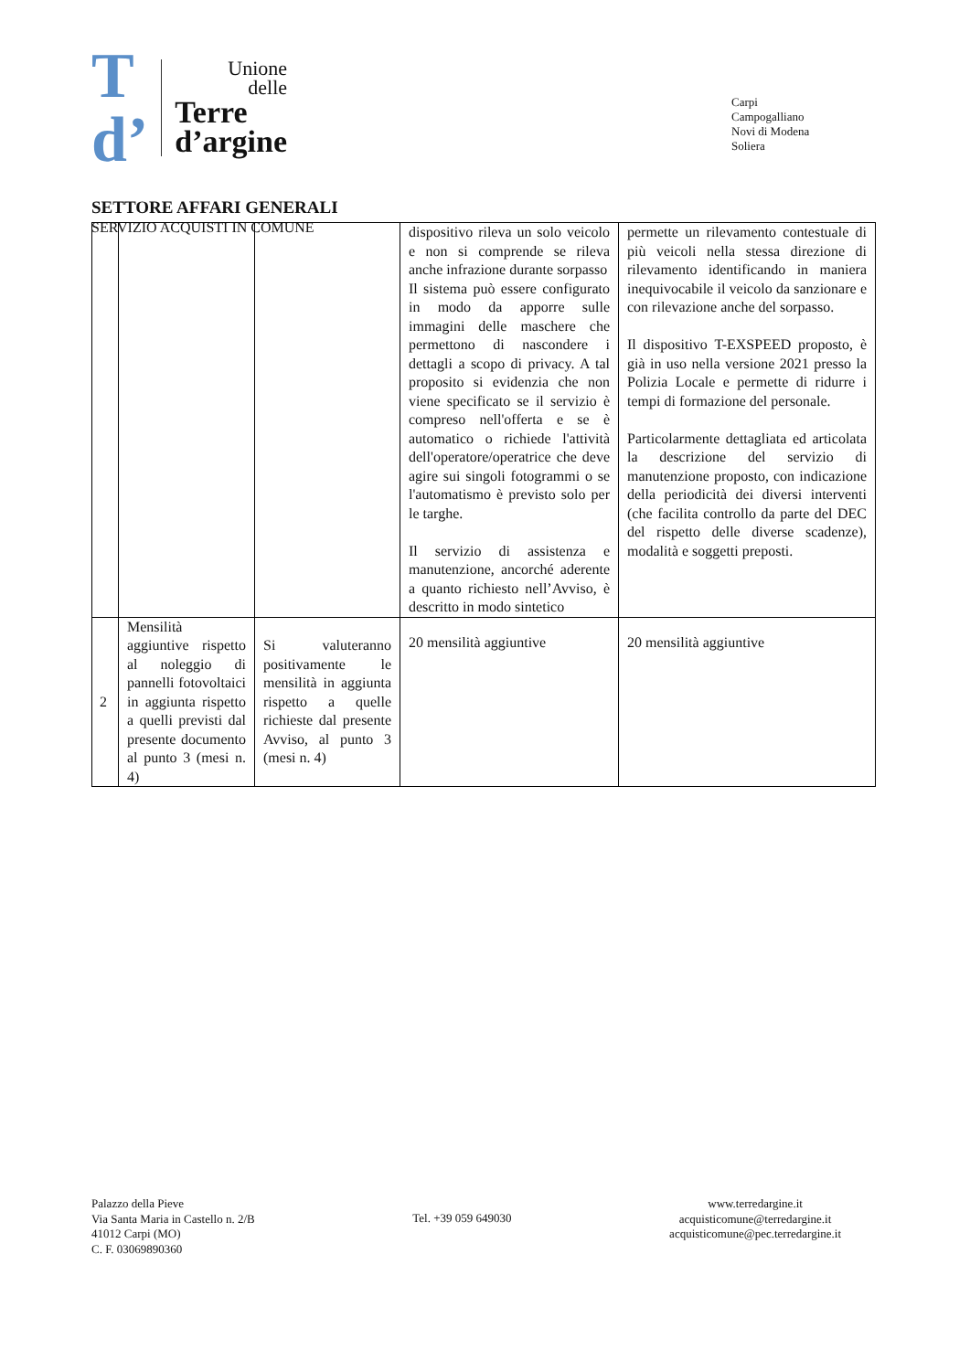T
d’
Unione
delle
Terre
d’argine
Carpi
Campogalliano
Novi di Modena
Soliera
SETTORE AFFARI GENERALI
SERVIZIO ACQUISTI IN COMUNE
| | | | dispositivo rileva un solo veicolo e non si comprende se rileva anche infrazione durante sorpasso Il sistema può essere configurato in modo da apporre sulle immagini delle maschere che permettono di nascondere i dettagli a scopo di privacy. A tal proposito si evidenzia che non viene specificato se il servizio è compreso nell'offerta e se è automatico o richiede l'attività dell'operatore/operatrice che deve agire sui singoli fotogrammi o se l'automatismo è previsto solo per le targhe. Il servizio di assistenza e manutenzione, ancorché aderente a quanto richiesto nell’Avviso, è descritto in modo sintetico | permette un rilevamento contestuale di più veicoli nella stessa direzione di rilevamento identificando in maniera inequivocabile il veicolo da sanzionare e con rilevazione anche del sorpasso. Il dispositivo T-EXSPEED proposto, è già in uso nella versione 2021 presso la Polizia Locale e permette di ridurre i tempi di formazione del personale. Particolarmente dettagliata ed articolata la descrizione del servizio di manutenzione proposto, con indicazione della periodicità dei diversi interventi (che facilita controllo da parte del DEC del rispetto delle diverse scadenze), modalità e soggetti preposti. |
| 2 | Mensilità aggiuntive rispetto al noleggio di pannelli fotovoltaici in aggiunta rispetto a quelli previsti dal presente documento al punto 3 (mesi n. 4) | Si valuteranno positivamente le mensilità in aggiunta rispetto a quelle richieste dal presente Avviso, al punto 3 (mesi n. 4) | 20 mensilità aggiuntive | 20 mensilità aggiuntive |
Palazzo della Pieve
Via Santa Maria in Castello n. 2/B
41012 Carpi (MO)
C. F. 03069890360
Tel. +39 059 649030
www.terredargine.it
acquisticomune@terredargine.it
acquisticomune@pec.terredargine.it